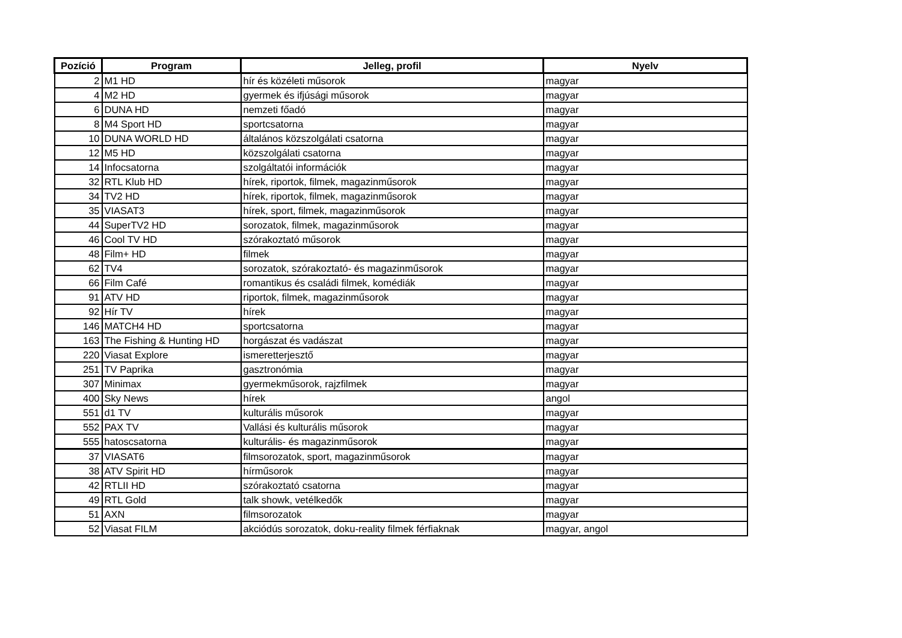| Pozíció | Program | Jelleg, profil | Nyelv |
| --- | --- | --- | --- |
| 2 | M1 HD | hír és közéleti műsorok | magyar |
| 4 | M2 HD | gyermek és ifjúsági műsorok | magyar |
| 6 | DUNA HD | nemzeti főadó | magyar |
| 8 | M4 Sport HD | sportcsatorna | magyar |
| 10 | DUNA WORLD HD | általános közszolgálati csatorna | magyar |
| 12 | M5 HD | közszolgálati csatorna | magyar |
| 14 | Infocsatorna | szolgáltatói információk | magyar |
| 32 | RTL Klub HD | hírek, riportok, filmek, magazinműsorok | magyar |
| 34 | TV2 HD | hírek, riportok, filmek, magazinműsorok | magyar |
| 35 | VIASAT3 | hírek, sport, filmek, magazinműsorok | magyar |
| 44 | SuperTV2 HD | sorozatok, filmek, magazinműsorok | magyar |
| 46 | Cool TV HD | szórakoztató műsorok | magyar |
| 48 | Film+ HD | filmek | magyar |
| 62 | TV4 | sorozatok, szórakoztató- és magazinműsorok | magyar |
| 66 | Film Café | romantikus és családi filmek, komédiák | magyar |
| 91 | ATV HD | riportok, filmek, magazinműsorok | magyar |
| 92 | Hír TV | hírek | magyar |
| 146 | MATCH4 HD | sportcsatorna | magyar |
| 163 | The Fishing & Hunting HD | horgászat és vadászat | magyar |
| 220 | Viasat Explore | ismeretterjesztő | magyar |
| 251 | TV Paprika | gasztronómia | magyar |
| 307 | Minimax | gyermekműsorok, rajzfilmek | magyar |
| 400 | Sky News | hírek | angol |
| 551 | d1 TV | kulturális műsorok | magyar |
| 552 | PAX TV | Vallási és kulturális műsorok | magyar |
| 555 | hatoscsatorna | kulturális- és magazinműsorok | magyar |
| 37 | VIASAT6 | filmsorozatok, sport, magazinműsorok | magyar |
| 38 | ATV Spirit HD | hírműsorok | magyar |
| 42 | RTLII HD | szórakoztató csatorna | magyar |
| 49 | RTL Gold | talk showk, vetélkedők | magyar |
| 51 | AXN | filmsorozatok | magyar |
| 52 | Viasat FILM | akciódús sorozatok, doku-reality filmek férfiaknak | magyar, angol |